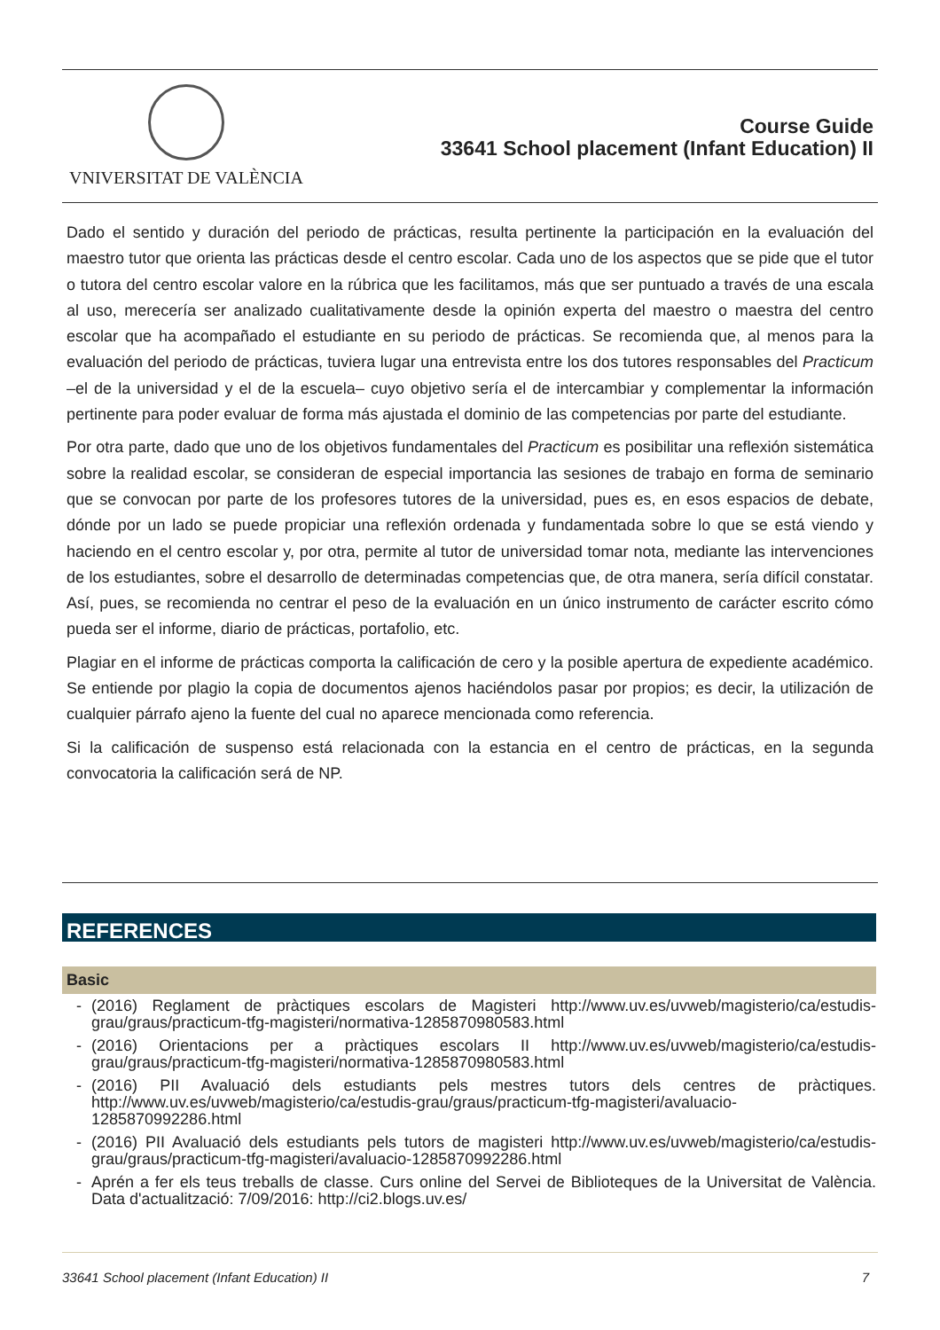VNIVERSITAT DE VALÈNCIA
Course Guide
33641 School placement (Infant Education) II
Dado el sentido y duración del periodo de prácticas, resulta pertinente la participación en la evaluación del maestro tutor que orienta las prácticas desde el centro escolar. Cada uno de los aspectos que se pide que el tutor o tutora del centro escolar valore en la rúbrica que les facilitamos, más que ser puntuado a través de una escala al uso, merecería ser analizado cualitativamente desde la opinión experta del maestro o maestra del centro escolar que ha acompañado el estudiante en su periodo de prácticas. Se recomienda que, al menos para la evaluación del periodo de prácticas, tuviera lugar una entrevista entre los dos tutores responsables del Practicum –el de la universidad y el de la escuela– cuyo objetivo sería el de intercambiar y complementar la información pertinente para poder evaluar de forma más ajustada el dominio de las competencias por parte del estudiante.
Por otra parte, dado que uno de los objetivos fundamentales del Practicum es posibilitar una reflexión sistemática sobre la realidad escolar, se consideran de especial importancia las sesiones de trabajo en forma de seminario que se convocan por parte de los profesores tutores de la universidad, pues es, en esos espacios de debate, dónde por un lado se puede propiciar una reflexión ordenada y fundamentada sobre lo que se está viendo y haciendo en el centro escolar y, por otra, permite al tutor de universidad tomar nota, mediante las intervenciones de los estudiantes, sobre el desarrollo de determinadas competencias que, de otra manera, sería difícil constatar. Así, pues, se recomienda no centrar el peso de la evaluación en un único instrumento de carácter escrito cómo pueda ser el informe, diario de prácticas, portafolio, etc.
Plagiar en el informe de prácticas comporta la calificación de cero y la posible apertura de expediente académico. Se entiende por plagio la copia de documentos ajenos haciéndolos pasar por propios; es decir, la utilización de cualquier párrafo ajeno la fuente del cual no aparece mencionada como referencia.
Si la calificación de suspenso está relacionada con la estancia en el centro de prácticas, en la segunda convocatoria la calificación será de NP.
REFERENCES
Basic
- (2016) Reglament de pràctiques escolars de Magisteri http://www.uv.es/uvweb/magisterio/ca/estudis-grau/graus/practicum-tfg-magisteri/normativa-1285870980583.html
- (2016) Orientacions per a pràctiques escolars II http://www.uv.es/uvweb/magisterio/ca/estudis-grau/graus/practicum-tfg-magisteri/normativa-1285870980583.html
- (2016) PII Avaluació dels estudiants pels mestres tutors dels centres de pràctiques. http://www.uv.es/uvweb/magisterio/ca/estudis-grau/graus/practicum-tfg-magisteri/avaluacio-1285870992286.html
- (2016) PII Avaluació dels estudiants pels tutors de magisteri http://www.uv.es/uvweb/magisterio/ca/estudis-grau/graus/practicum-tfg-magisteri/avaluacio-1285870992286.html
- Aprén a fer els teus treballs de classe. Curs online del Servei de Biblioteques de la Universitat de València. Data d'actualització: 7/09/2016: http://ci2.blogs.uv.es/
33641 School placement (Infant Education) II 7